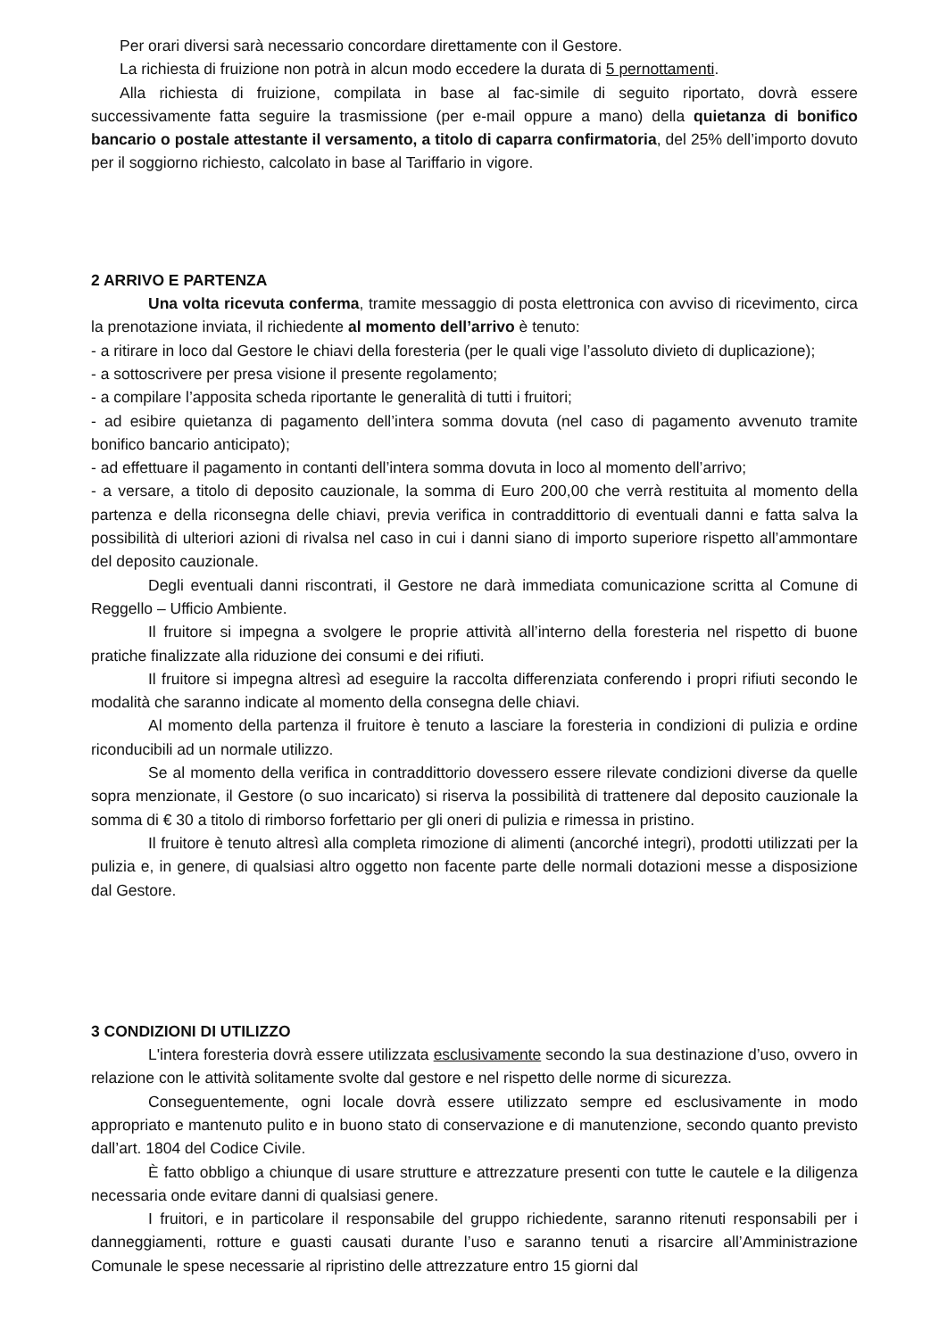Per orari diversi sarà necessario concordare direttamente con il Gestore.
La richiesta di fruizione non potrà in alcun modo eccedere la durata di 5 pernottamenti.
Alla richiesta di fruizione, compilata in base al fac-simile di seguito riportato, dovrà essere successivamente fatta seguire la trasmissione (per e-mail oppure a mano) della quietanza di bonifico bancario o postale attestante il versamento, a titolo di caparra confirmatoria, del 25% dell’importo dovuto per il soggiorno richiesto, calcolato in base al Tariffario in vigore.
2 ARRIVO E PARTENZA
Una volta ricevuta conferma, tramite messaggio di posta elettronica con avviso di ricevimento, circa la prenotazione inviata, il richiedente al momento dell’arrivo è tenuto:
- a ritirare in loco dal Gestore le chiavi della foresteria (per le quali vige l’assoluto divieto di duplicazione);
- a sottoscrivere per presa visione il presente regolamento;
- a compilare l’apposita scheda riportante le generalità di tutti i fruitori;
- ad esibire quietanza di pagamento dell’intera somma dovuta (nel caso di pagamento avvenuto tramite bonifico bancario anticipato);
- ad effettuare il pagamento in contanti dell’intera somma dovuta in loco al momento dell’arrivo;
- a versare, a titolo di deposito cauzionale, la somma di Euro 200,00 che verrà restituita al momento della partenza e della riconsegna delle chiavi, previa verifica in contraddittorio di eventuali danni e fatta salva la possibilità di ulteriori azioni di rivalsa nel caso in cui i danni siano di importo superiore rispetto all’ammontare del deposito cauzionale.
Degli eventuali danni riscontrati, il Gestore ne darà immediata comunicazione scritta al Comune di Reggello – Ufficio Ambiente.
Il fruitore si impegna a svolgere le proprie attività all’interno della foresteria nel rispetto di buone pratiche finalizzate alla riduzione dei consumi e dei rifiuti.
Il fruitore si impegna altresì ad eseguire la raccolta differenziata conferendo i propri rifiuti secondo le modalità che saranno indicate al momento della consegna delle chiavi.
Al momento della partenza il fruitore è tenuto a lasciare la foresteria in condizioni di pulizia e ordine riconducibili ad un normale utilizzo.
Se al momento della verifica in contraddittorio dovessero essere rilevate condizioni diverse da quelle sopra menzionate, il Gestore (o suo incaricato) si riserva la possibilità di trattenere dal deposito cauzionale la somma di € 30 a titolo di rimborso forfettario per gli oneri di pulizia e rimessa in pristino.
Il fruitore è tenuto altresì alla completa rimozione di alimenti (ancorché integri), prodotti utilizzati per la pulizia e, in genere, di qualsiasi altro oggetto non facente parte delle normali dotazioni messe a disposizione dal Gestore.
3 CONDIZIONI DI UTILIZZO
L'intera foresteria dovrà essere utilizzata esclusivamente secondo la sua destinazione d’uso, ovvero in relazione con le attività solitamente svolte dal gestore e nel rispetto delle norme di sicurezza.
Conseguentemente, ogni locale dovrà essere utilizzato sempre ed esclusivamente in modo appropriato e mantenuto pulito e in buono stato di conservazione e di manutenzione, secondo quanto previsto dall’art. 1804 del Codice Civile.
È fatto obbligo a chiunque di usare strutture e attrezzature presenti con tutte le cautele e la diligenza necessaria onde evitare danni di qualsiasi genere.
I fruitori, e in particolare il responsabile del gruppo richiedente, saranno ritenuti responsabili per i danneggiamenti, rotture e guasti causati durante l’uso e saranno tenuti a risarcire all’Amministrazione Comunale le spese necessarie al ripristino delle attrezzature entro 15 giorni dal